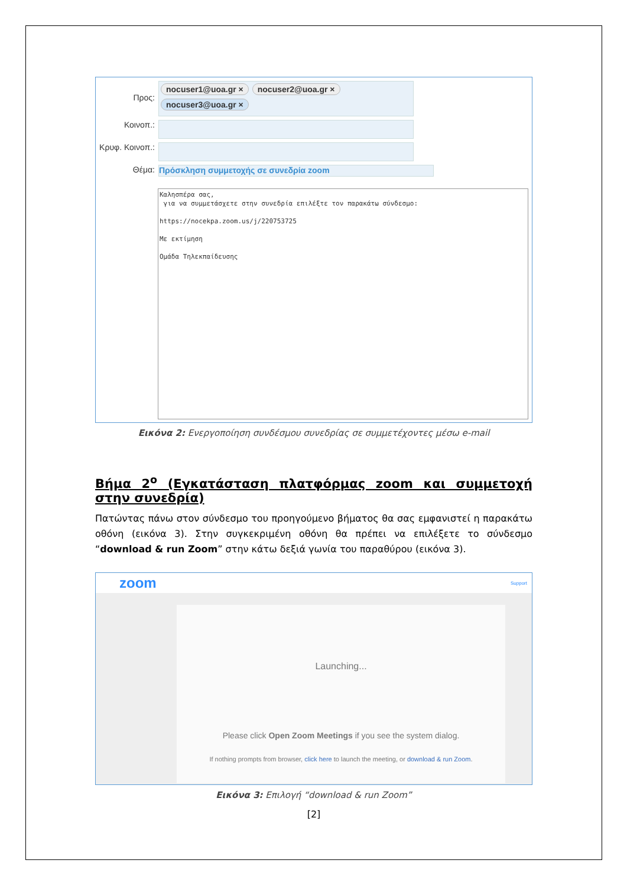Προς:
nocuser1@uoa.gr × nocuser2@uoa.gr × nocuser3@uoa.gr ×
Κοινοπ.:
Κρυφ. Κοινοπ.:
Θέμα: Πρόσκληση συμμετοχής σε συνεδρία zoom
Καλησπέρα σας,
για να συμμετάσχετε στην συνεδρία επιλέξτε τον παρακάτω σύνδεσμο:
https://nocekpa.zoom.us/j/220753725
Με εκτίμηση
Ομάδα Τηλεκπαίδευσης
Εικόνα 2: Ενεργοποίηση συνδέσμου συνεδρίας σε συμμετέχοντες μέσω e-mail
Βήμα 2<sup>ο</sup> (Εγκατάσταση πλατφόρμας zoom και συμμετοχή στην συνεδρία)
Πατώντας πάνω στον σύνδεσμο του προηγούμενο βήματος θα σας εμφανιστεί η παρακάτω οθόνη (εικόνα 3). Στην συγκεκριμένη οθόνη θα πρέπει να επιλέξετε το σύνδεσμο “download & run Zoom” στην κάτω δεξιά γωνία του παραθύρου (εικόνα 3).
zoom Support
Launching...
Please click Open Zoom Meetings if you see the system dialog.
If nothing prompts from browser, click here to launch the meeting, or download & run Zoom.
Εικόνα 3: Επιλογή “download & run Zoom”
[2]